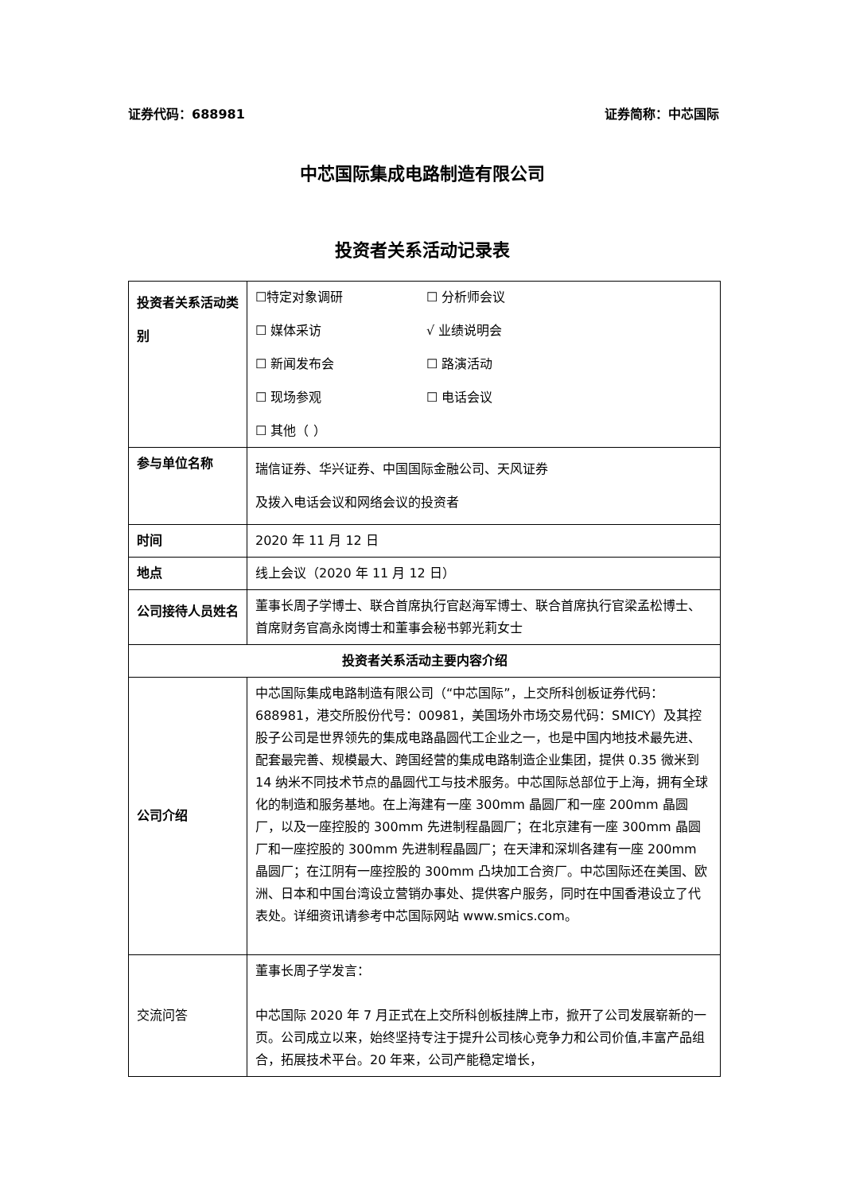证券代码：688981 证券简称：中芯国际
中芯国际集成电路制造有限公司
投资者关系活动记录表
| 投资者关系活动类别 | ☐特定对象调研 ☐ 分析师会议 ☐ 媒体采访 √ 业绩说明会 ☐ 新闻发布会 ☐ 路演活动 ☐ 现场参观 ☐ 电话会议 ☐ 其他（ ） |
| 参与单位名称 | 瑞信证券、华兴证券、中国国际金融公司、天风证券 及拨入电话会议和网络会议的投资者 |
| 时间 | 2020 年 11 月 12 日 |
| 地点 | 线上会议（2020 年 11 月 12 日） |
| 公司接待人员姓名 | 董事长周子学博士、联合首席执行官赵海军博士、联合首席执行官梁孟松博士、首席财务官高永岗博士和董事会秘书郭光莉女士 |
| 投资者关系活动主要内容介绍 | |
| 公司介绍 | 中芯国际集成电路制造有限公司（“中芯国际”，上交所科创板证券代码：688981，港交所股份代号：00981，美国场外市场交易代码：SMICY）及其控股子公司是世界领先的集成电路晶圆代工企业之一，也是中国内地技术最先进、配套最完善、规模最大、跨国经营的集成电路制造企业集团，提供 0.35 微米到 14 纳米不同技术节点的晶圆代工与技术服务。中芯国际总部位于上海，拥有全球化的制造和服务基地。在上海建有一座 300mm 晶圆厂和一座 200mm 晶圆厂，以及一座控股的 300mm 先进制程晶圆厂；在北京建有一座 300mm 晶圆厂和一座控股的 300mm 先进制程晶圆厂；在天津和深圳各建有一座 200mm 晶圆厂；在江阴有一座控股的 300mm 凸块加工合资厂。中芯国际还在美国、欧洲、日本和中国台湾设立营销办事处、提供客户服务，同时在中国香港设立了代表处。详细资讯请参考中芯国际网站 www.smics.com。 |
| 交流问答 | 董事长周子学发言： 中芯国际 2020 年 7 月正式在上交所科创板挂牌上市，掀开了公司发展崭新的一页。公司成立以来，始终坚持专注于提升公司核心竞争力和公司价值,丰富产品组合，拓展技术平台。20 年来，公司产能稳定增长， |